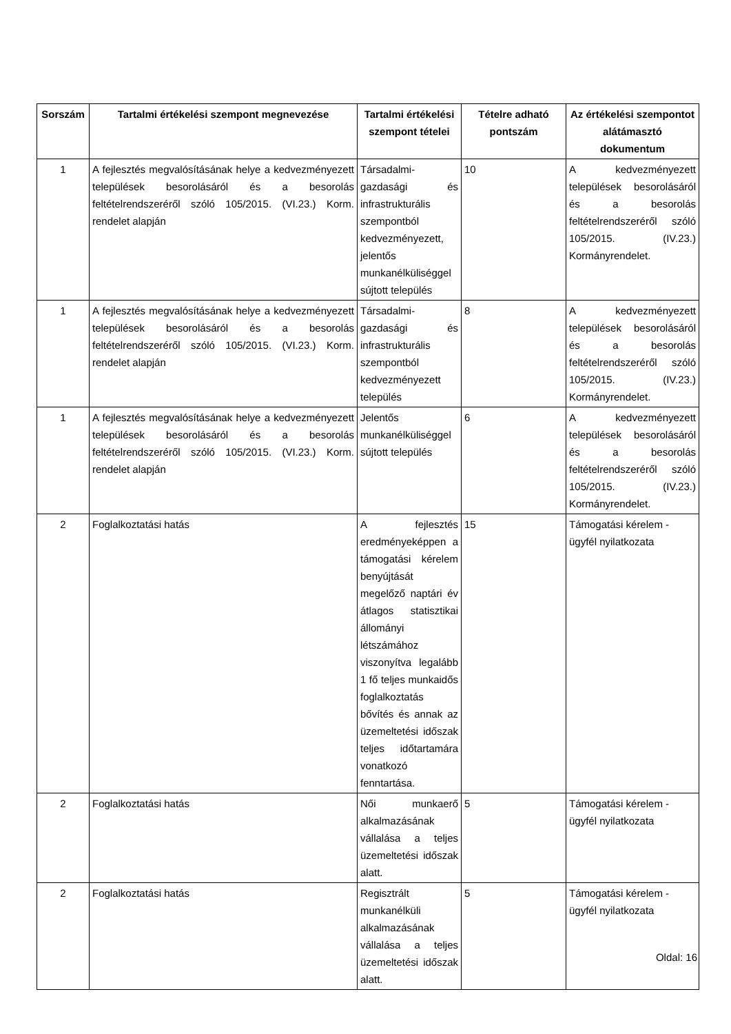| Sorszám | Tartalmi értékelési szempont megnevezése | Tartalmi értékelési szempont tételei | Tételre adható pontszám | Az értékelési szempontot alátámasztó dokumentum |
| --- | --- | --- | --- | --- |
| 1 | A fejlesztés megvalósításának helye a kedvezményezett települések besorolásáról és a besorolás feltételrendszeréről szóló 105/2015. (VI.23.) Korm. rendelet alapján | Társadalmi-gazdasági és infrastrukturális szempontból kedvezményezett, jelentős munkanélküliséggel sújtott település | 10 | A kedvezményezett települések besorolásáról és a besorolás feltételrendszeréről szóló 105/2015. (IV.23.) Kormányrendelet. |
| 1 | A fejlesztés megvalósításának helye a kedvezményezett települések besorolásáról és a besorolás feltételrendszeréről szóló 105/2015. (VI.23.) Korm. rendelet alapján | Társadalmi-gazdasági és infrastrukturális szempontból kedvezményezett település | 8 | A kedvezményezett települések besorolásáról és a besorolás feltételrendszeréről szóló 105/2015. (IV.23.) Kormányrendelet. |
| 1 | A fejlesztés megvalósításának helye a kedvezményezett települések besorolásáról és a besorolás feltételrendszeréről szóló 105/2015. (VI.23.) Korm. rendelet alapján | Jelentős munkanélküliséggel sújtott település | 6 | A kedvezményezett települések besorolásáról és a besorolás feltételrendszeréről szóló 105/2015. (IV.23.) Kormányrendelet. |
| 2 | Foglalkoztatási hatás | A fejlesztés eredményeképpen a támogatási kérelem benyújtását megelőző naptári év átlagos statisztikai állományi létszámához viszonyítva legalább 1 fő teljes munkaidős foglalkoztatás bővítés és annak az üzemeltetési időszak teljes időtartamára vonatkozó fenntartása. | 15 | Támogatási kérelem - ügyfél nyilatkozata |
| 2 | Foglalkoztatási hatás | Női munkaerő alkalmazásának vállalása a teljes üzemeltetési időszak alatt. | 5 | Támogatási kérelem - ügyfél nyilatkozata |
| 2 | Foglalkoztatási hatás | Regisztrált munkanélküli alkalmazásának vállalása a teljes üzemeltetési időszak alatt. | 5 | Támogatási kérelem - ügyfél nyilatkozata |
Oldal: 16